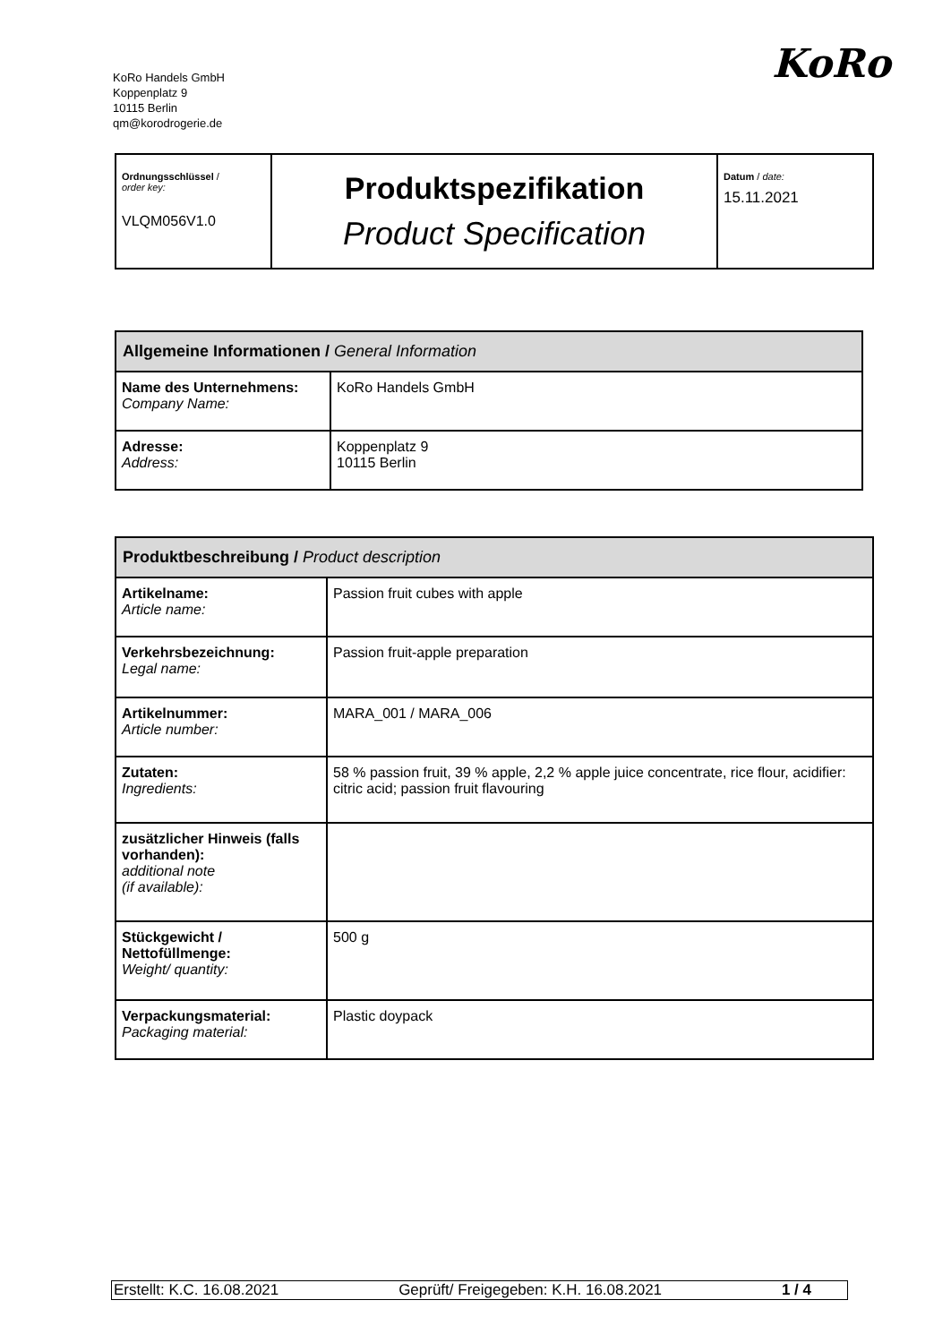KoRo Handels GmbH
Koppenplatz 9
10115 Berlin
qm@korodrogerie.de
KoRo
| Ordnungsschlüssel / order key: VLQM056V1.0 | Produktspezifikation Product Specification | Datum / date: 15.11.2021 |
| Allgemeine Informationen / General Information | |
| --- | --- |
| Name des Unternehmens: Company Name: | KoRo Handels GmbH |
| Adresse: Address: | Koppenplatz 9 10115 Berlin |
| Produktbeschreibung / Product description | |
| --- | --- |
| Artikelname: Article name: | Passion fruit cubes with apple |
| Verkehrsbezeichnung: Legal name: | Passion fruit-apple preparation |
| Artikelnummer: Article number: | MARA_001 / MARA_006 |
| Zutaten: Ingredients: | 58 % passion fruit, 39 % apple, 2,2 % apple juice concentrate, rice flour, acidifier: citric acid; passion fruit flavouring |
| zusätzlicher Hinweis (falls vorhanden): additional note (if available): | |
| Stückgewicht / Nettofüllmenge: Weight/ quantity: | 500 g |
| Verpackungsmaterial: Packaging material: | Plastic doypack |
Erstellt: K.C. 16.08.2021 Geprüft/ Freigegeben: K.H. 16.08.2021 1 / 4